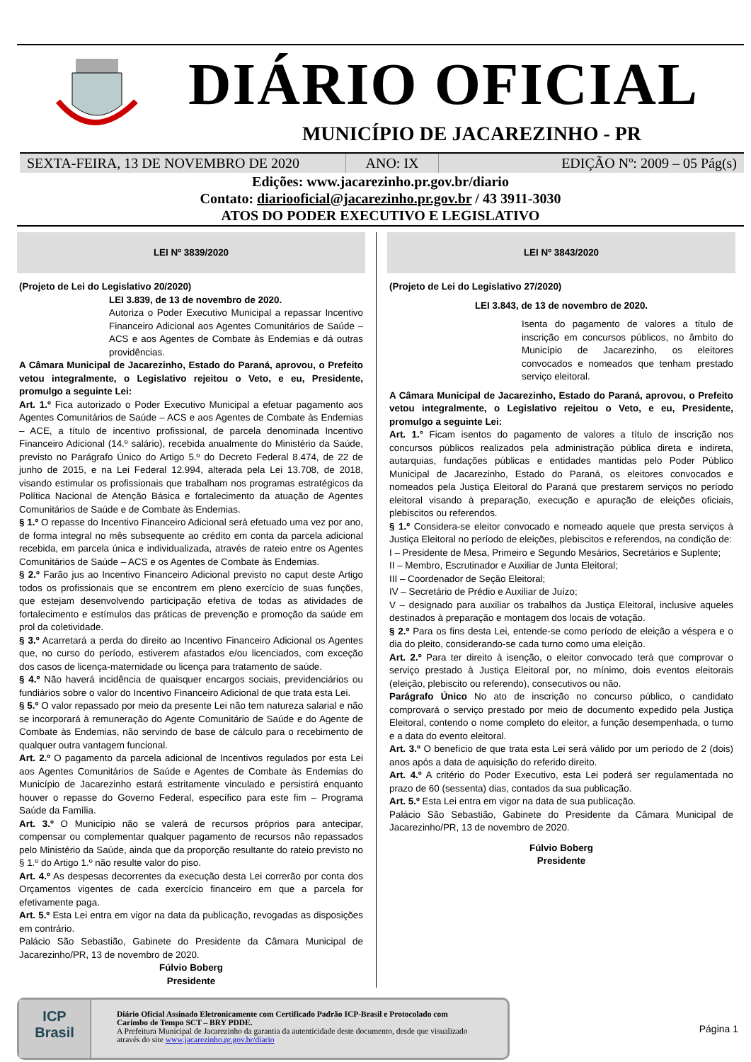DIÁRIO OFICIAL
MUNICÍPIO DE JACAREZINHO - PR
SEXTA-FEIRA, 13 DE NOVEMBRO DE 2020 ANO: IX EDIÇÃO Nº: 2009 – 05 Pág(s)
Edições: www.jacarezinho.pr.gov.br/diario
Contato: diariooficial@jacarezinho.pr.gov.br / 43 3911-3030
ATOS DO PODER EXECUTIVO E LEGISLATIVO
LEI Nº 3839/2020
(Projeto de Lei do Legislativo 20/2020)
LEI 3.839, de 13 de novembro de 2020.
Autoriza o Poder Executivo Municipal a repassar Incentivo Financeiro Adicional aos Agentes Comunitários de Saúde – ACS e aos Agentes de Combate às Endemias e dá outras providências.
A Câmara Municipal de Jacarezinho, Estado do Paraná, aprovou, o Prefeito vetou integralmente, o Legislativo rejeitou o Veto, e eu, Presidente, promulgo a seguinte Lei:
Art. 1.º Fica autorizado o Poder Executivo Municipal a efetuar pagamento aos Agentes Comunitários de Saúde – ACS e aos Agentes de Combate às Endemias – ACE, a título de incentivo profissional, de parcela denominada Incentivo Financeiro Adicional (14.º salário), recebida anualmente do Ministério da Saúde, previsto no Parágrafo Único do Artigo 5.º do Decreto Federal 8.474, de 22 de junho de 2015, e na Lei Federal 12.994, alterada pela Lei 13.708, de 2018, visando estimular os profissionais que trabalham nos programas estratégicos da Política Nacional de Atenção Básica e fortalecimento da atuação de Agentes Comunitários de Saúde e de Combate às Endemias.
§ 1.º O repasse do Incentivo Financeiro Adicional será efetuado uma vez por ano, de forma integral no mês subsequente ao crédito em conta da parcela adicional recebida, em parcela única e individualizada, através de rateio entre os Agentes Comunitários de Saúde – ACS e os Agentes de Combate às Endemias.
§ 2.º Farão jus ao Incentivo Financeiro Adicional previsto no caput deste Artigo todos os profissionais que se encontrem em pleno exercício de suas funções, que estejam desenvolvendo participação efetiva de todas as atividades de fortalecimento e estímulos das práticas de prevenção e promoção da saúde em prol da coletividade.
§ 3.º Acarretará a perda do direito ao Incentivo Financeiro Adicional os Agentes que, no curso do período, estiverem afastados e/ou licenciados, com exceção dos casos de licença-maternidade ou licença para tratamento de saúde.
§ 4.º Não haverá incidência de quaisquer encargos sociais, previdenciários ou fundiários sobre o valor do Incentivo Financeiro Adicional de que trata esta Lei.
§ 5.º O valor repassado por meio da presente Lei não tem natureza salarial e não se incorporará à remuneração do Agente Comunitário de Saúde e do Agente de Combate às Endemias, não servindo de base de cálculo para o recebimento de qualquer outra vantagem funcional.
Art. 2.º O pagamento da parcela adicional de Incentivos regulados por esta Lei aos Agentes Comunitários de Saúde e Agentes de Combate às Endemias do Município de Jacarezinho estará estritamente vinculado e persistirá enquanto houver o repasse do Governo Federal, específico para este fim – Programa Saúde da Família.
Art. 3.º O Município não se valerá de recursos próprios para antecipar, compensar ou complementar qualquer pagamento de recursos não repassados pelo Ministério da Saúde, ainda que da proporção resultante do rateio previsto no § 1.º do Artigo 1.º não resulte valor do piso.
Art. 4.º As despesas decorrentes da execução desta Lei correrão por conta dos Orçamentos vigentes de cada exercício financeiro em que a parcela for efetivamente paga.
Art. 5.º Esta Lei entra em vigor na data da publicação, revogadas as disposições em contrário.
Palácio São Sebastião, Gabinete do Presidente da Câmara Municipal de Jacarezinho/PR, 13 de novembro de 2020.
Fúlvio Boberg
Presidente
LEI Nº 3843/2020
(Projeto de Lei do Legislativo 27/2020)
LEI 3.843, de 13 de novembro de 2020.
Isenta do pagamento de valores a título de inscrição em concursos públicos, no âmbito do Município de Jacarezinho, os eleitores convocados e nomeados que tenham prestado serviço eleitoral.
A Câmara Municipal de Jacarezinho, Estado do Paraná, aprovou, o Prefeito vetou integralmente, o Legislativo rejeitou o Veto, e eu, Presidente, promulgo a seguinte Lei:
Art. 1.° Ficam isentos do pagamento de valores a título de inscrição nos concursos públicos realizados pela administração pública direta e indireta, autarquias, fundações públicas e entidades mantidas pelo Poder Público Municipal de Jacarezinho, Estado do Paraná, os eleitores convocados e nomeados pela Justiça Eleitoral do Paraná que prestarem serviços no período eleitoral visando à preparação, execução e apuração de eleições oficiais, plebiscitos ou referendos.
§ 1.º Considera-se eleitor convocado e nomeado aquele que presta serviços à Justiça Eleitoral no período de eleições, plebiscitos e referendos, na condição de:
I – Presidente de Mesa, Primeiro e Segundo Mesários, Secretários e Suplente;
II – Membro, Escrutinador e Auxiliar de Junta Eleitoral;
III – Coordenador de Seção Eleitoral;
IV – Secretário de Prédio e Auxiliar de Juízo;
V – designado para auxiliar os trabalhos da Justiça Eleitoral, inclusive aqueles destinados à preparação e montagem dos locais de votação.
§ 2.º Para os fins desta Lei, entende-se como período de eleição a véspera e o dia do pleito, considerando-se cada turno como uma eleição.
Art. 2.º Para ter direito à isenção, o eleitor convocado terá que comprovar o serviço prestado à Justiça Eleitoral por, no mínimo, dois eventos eleitorais (eleição, plebiscito ou referendo), consecutivos ou não.
Parágrafo Único No ato de inscrição no concurso público, o candidato comprovará o serviço prestado por meio de documento expedido pela Justiça Eleitoral, contendo o nome completo do eleitor, a função desempenhada, o turno e a data do evento eleitoral.
Art. 3.º O benefício de que trata esta Lei será válido por um período de 2 (dois) anos após a data de aquisição do referido direito.
Art. 4.º A critério do Poder Executivo, esta Lei poderá ser regulamentada no prazo de 60 (sessenta) dias, contados da sua publicação.
Art. 5.º Esta Lei entra em vigor na data de sua publicação.
Palácio São Sebastião, Gabinete do Presidente da Câmara Municipal de Jacarezinho/PR, 13 de novembro de 2020.
Fúlvio Boberg
Presidente
ICP
Brasil
Diário Oficial Assinado Eletronicamente com Certificado Padrão ICP-Brasil e Protocolado com Carimbo de Tempo SCT – BRY PDDE.
A Prefeitura Municipal de Jacarezinho da garantia da autenticidade deste documento, desde que visualizado através do site www.jacarezinho.pr.gov.br/diario
Página 1